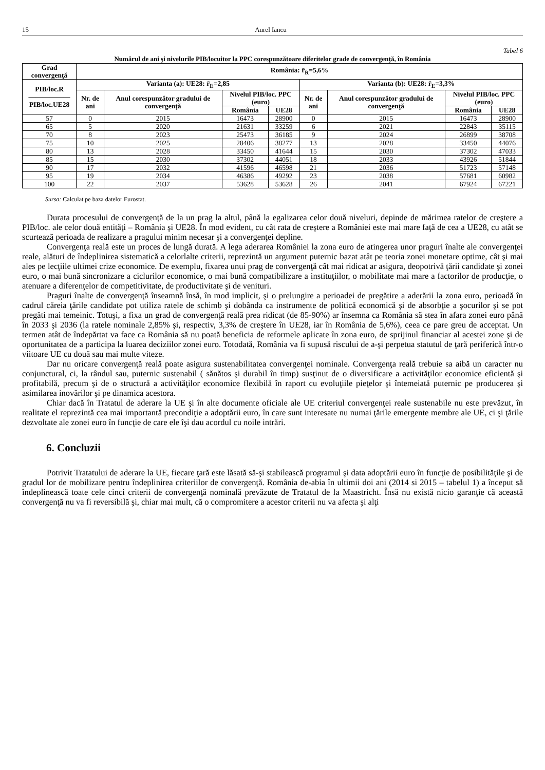15 Aurel Iancu
Tabel 6
Numărul de ani şi nivelurile PIB/locuitor la PPC corespunzătoare diferitelor grade de convergenţă, în România
| Grad convergenţă | România: r̄<sub>R</sub>=5,6% | | | | | | | |
| --- | --- | --- | --- | --- | --- | --- | --- | --- |
| PIB/loc.R —————— PIB/loc.UE28 | Varianta (a): UE28: r̄<sub>E</sub>=2,85 | | | | Varianta (b): UE28: r̄<sub>E</sub>=3,3% | | | |
| | Nr. de ani | Anul corespunzător gradului de convergenţă | Nivelul PIB/loc. PPC (euro) | | Nr. de ani | Anul corespunzător gradului de convergenţă | Nivelul PIB/loc. PPC (euro) | |
| | | | România | UE28 | | | România | UE28 |
| 57 | 0 | 2015 | 16473 | 28900 | 0 | 2015 | 16473 | 28900 |
| 65 | 5 | 2020 | 21631 | 33259 | 6 | 2021 | 22843 | 35115 |
| 70 | 8 | 2023 | 25473 | 36185 | 9 | 2024 | 26899 | 38708 |
| 75 | 10 | 2025 | 28406 | 38277 | 13 | 2028 | 33450 | 44076 |
| 80 | 13 | 2028 | 33450 | 41644 | 15 | 2030 | 37302 | 47033 |
| 85 | 15 | 2030 | 37302 | 44051 | 18 | 2033 | 43926 | 51844 |
| 90 | 17 | 2032 | 41596 | 46598 | 21 | 2036 | 51723 | 57148 |
| 95 | 19 | 2034 | 46386 | 49292 | 23 | 2038 | 57681 | 60982 |
| 100 | 22 | 2037 | 53628 | 53628 | 26 | 2041 | 67924 | 67221 |
Sursa: Calculat pe baza datelor Eurostat.
Durata procesului de convergenţă de la un prag la altul, până la egalizarea celor două niveluri, depinde de mărimea ratelor de creştere a PIB/loc. ale celor două entităţi – România şi UE28. În mod evident, cu cât rata de creştere a României este mai mare faţă de cea a UE28, cu atât se scurtează perioada de realizare a pragului minim necesar şi a convergenţei depline.
Convergenţa reală este un proces de lungă durată. A lega aderarea României la zona euro de atingerea unor praguri înalte ale convergenţei reale, alături de îndeplinirea sistematică a celorlalte criterii, reprezintă un argument puternic bazat atât pe teoria zonei monetare optime, cât şi mai ales pe lecţiile ultimei crize economice. De exemplu, fixarea unui prag de convergenţă cât mai ridicat ar asigura, deopotrivă ţării candidate şi zonei euro, o mai bună sincronizare a ciclurilor economice, o mai bună compatibilizare a instituţiilor, o mobilitate mai mare a factorilor de producţie, o atenuare a diferenţelor de competitivitate, de productivitate şi de venituri.
Praguri înalte de convergenţă înseamnă însă, în mod implicit, şi o prelungire a perioadei de pregătire a aderării la zona euro, perioadă în cadrul căreia ţările candidate pot utiliza ratele de schimb şi dobânda ca instrumente de politică economică şi de absorbţie a şocurilor şi se pot pregăti mai temeinic. Totuşi, a fixa un grad de convergenţă reală prea ridicat (de 85-90%) ar însemna ca România să stea în afara zonei euro până în 2033 şi 2036 (la ratele nominale 2,85% şi, respectiv, 3,3% de creştere în UE28, iar în România de 5,6%), ceea ce pare greu de acceptat. Un termen atât de îndepărtat va face ca România să nu poată beneficia de reformele aplicate în zona euro, de sprijinul financiar al acestei zone şi de oportunitatea de a participa la luarea deciziilor zonei euro. Totodată, România va fi supusă riscului de a-şi perpetua statutul de ţară periferică într-o viitoare UE cu două sau mai multe viteze.
Dar nu oricare convergenţă reală poate asigura sustenabilitatea convergenţei nominale. Convergenţa reală trebuie sa aibă un caracter nu conjunctural, ci, la rândul sau, puternic sustenabil ( sănătos şi durabil în timp) susţinut de o diversificare a activităţilor economice eficientă şi profitabilă, precum şi de o structură a activităţilor economice flexibilă în raport cu evoluţiile pieţelor şi întemeiată puternic pe producerea şi asimilarea inovărilor şi pe dinamica acestora.
Chiar dacă în Tratatul de aderare la UE şi în alte documente oficiale ale UE criteriul convergenţei reale sustenabile nu este prevăzut, în realitate el reprezintă cea mai importantă precondiţie a adoptării euro, în care sunt interesate nu numai ţările emergente membre ale UE, ci şi ţările dezvoltate ale zonei euro în funcţie de care ele îşi dau acordul cu noile intrări.
6. Concluzii
Potrivit Tratatului de aderare la UE, fiecare ţară este lăsată să-şi stabilească programul şi data adoptării euro în funcţie de posibilităţile şi de gradul lor de mobilizare pentru îndeplinirea criteriilor de convergenţă. România de-abia în ultimii doi ani (2014 si 2015 – tabelul 1) a început să îndeplinească toate cele cinci criterii de convergenţă nominală prevăzute de Tratatul de la Maastricht. Însă nu există nicio garanţie că această convergenţă nu va fi reversibilă şi, chiar mai mult, că o compromitere a acestor criterii nu va afecta şi alţi